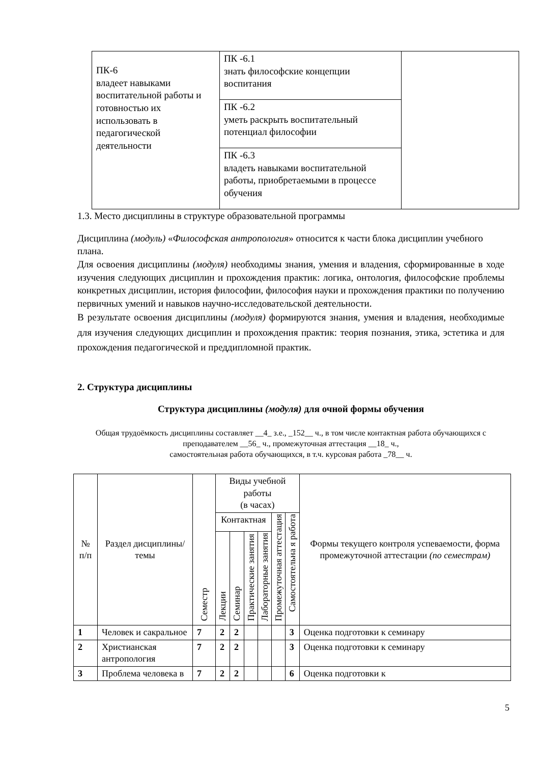| ПК-6 владеет навыками воспитательной работы и готовностью их использовать в педагогической деятельности | ПК -6.1 знать философские концепции воспитания | |
| | ПК -6.2 уметь раскрыть воспитательный потенциал философии | |
| | ПК -6.3 владеть навыками воспитательной работы, приобретаемыми в процессе обучения | |
1.3. Место дисциплины в структуре образовательной программы
Дисциплина (модуль) «Философская антропология» относится к части блока дисциплин учебного плана.
Для освоения дисциплины (модуля) необходимы знания, умения и владения, сформированные в ходе изучения следующих дисциплин и прохождения практик: логика, онтология, философские проблемы конкретных дисциплин, история философии, философия науки и прохождения практики по получению первичных умений и навыков научно-исследовательской деятельности.
В результате освоения дисциплины (модуля) формируются знания, умения и владения, необходимые для изучения следующих дисциплин и прохождения практик: теория познания, этика, эстетика и для прохождения педагогической и преддипломной практик.
2. Структура дисциплины
Структура дисциплины (модуля) для очной формы обучения
Общая трудоёмкость дисциплины составляет __4_ з.е., _152__ ч., в том числе контактная работа обучающихся с преподавателем __56_ ч., промежуточная аттестация __18_ ч.,
самостоятельная работа обучающихся, в т.ч. курсовая работа _78__ ч.
| № п/п | Раздел дисциплины/темы | Семестр | Виды учебной работы (в часах) | | | | | | Формы текущего контроля успеваемости, форма промежуточной аттестации (по семестрам) |
| --- | --- | --- | --- | --- | --- | --- | --- | --- | --- |
| | | | Контактная | | | | Промежуточная аттестация | Самостоятельна я работа | |
| | | | Лекции | Семинар | Практические занятия | Лабораторные занятия | | | |
| 1 | Человек и сакральное | 7 | 2 | 2 | | | | 3 | Оценка подготовки к семинару |
| 2 | Христианская антропология | 7 | 2 | 2 | | | | 3 | Оценка подготовки к семинару |
| 3 | Проблема человека в | 7 | 2 | 2 | | | | 6 | Оценка подготовки к |
5